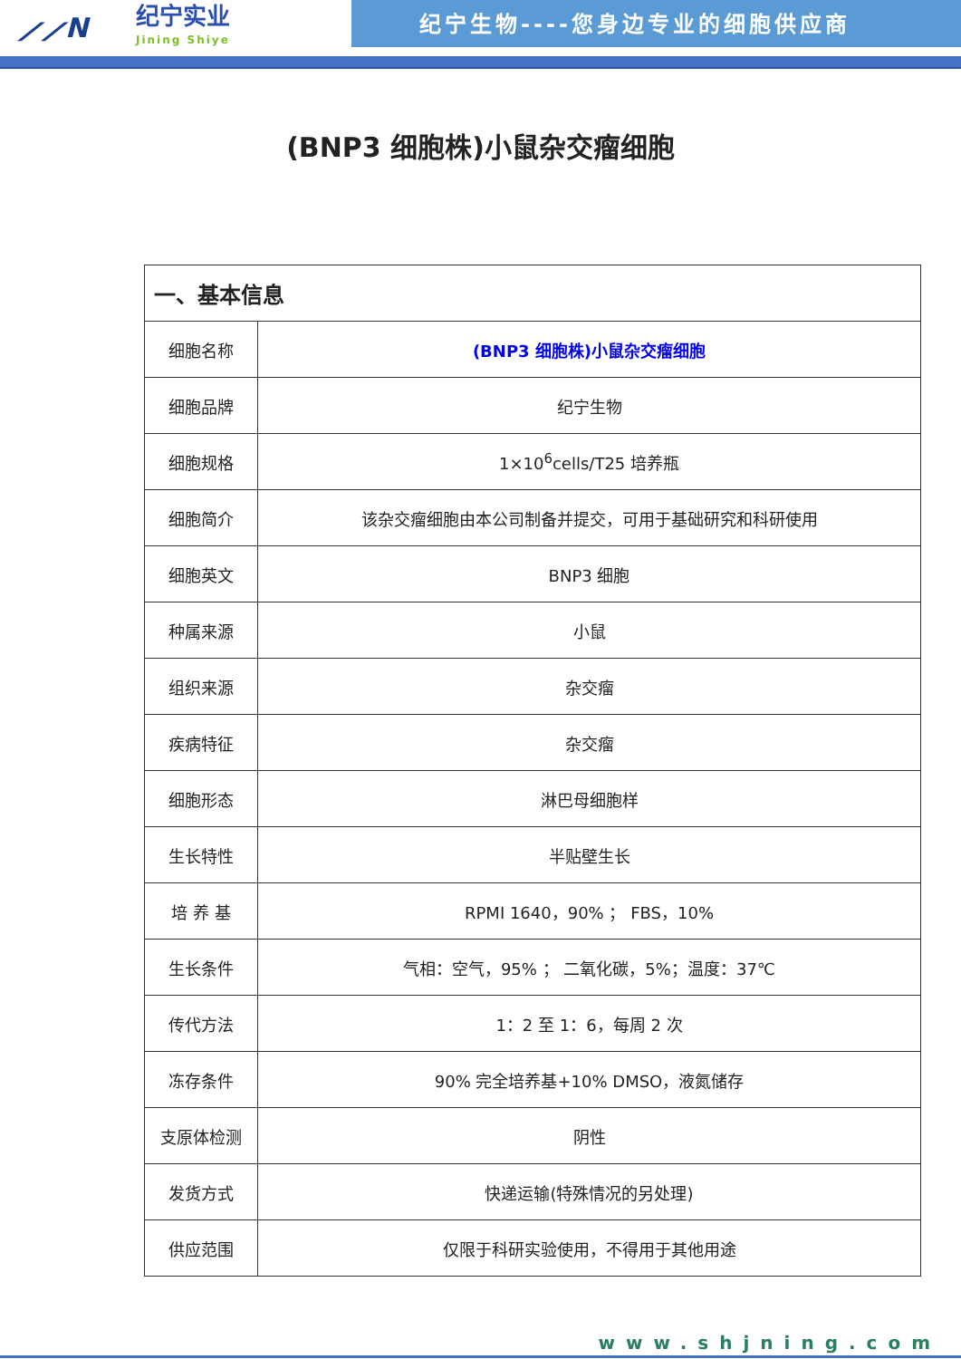⟋⟋N
纪宁实业
Jining Shiye
纪宁生物----您身边专业的细胞供应商
(BNP3 细胞株)小鼠杂交瘤细胞
| 一、基本信息 | |
| --- | --- |
| 细胞名称 | (BNP3 细胞株)小鼠杂交瘤细胞 |
| 细胞品牌 | 纪宁生物 |
| 细胞规格 | 1×10<sup>6</sup>cells/T25 培养瓶 |
| 细胞简介 | 该杂交瘤细胞由本公司制备并提交，可用于基础研究和科研使用 |
| 细胞英文 | BNP3 细胞 |
| 种属来源 | 小鼠 |
| 组织来源 | 杂交瘤 |
| 疾病特征 | 杂交瘤 |
| 细胞形态 | 淋巴母细胞样 |
| 生长特性 | 半贴壁生长 |
| 培 养 基 | RPMI 1640，90% ； FBS，10% |
| 生长条件 | 气相：空气，95% ； 二氧化碳，5%；温度：37℃ |
| 传代方法 | 1：2 至 1：6，每周 2 次 |
| 冻存条件 | 90% 完全培养基+10% DMSO，液氮储存 |
| 支原体检测 | 阴性 |
| 发货方式 | 快递运输(特殊情况的另处理) |
| 供应范围 | 仅限于科研实验使用，不得用于其他用途 |
www.shjning.com